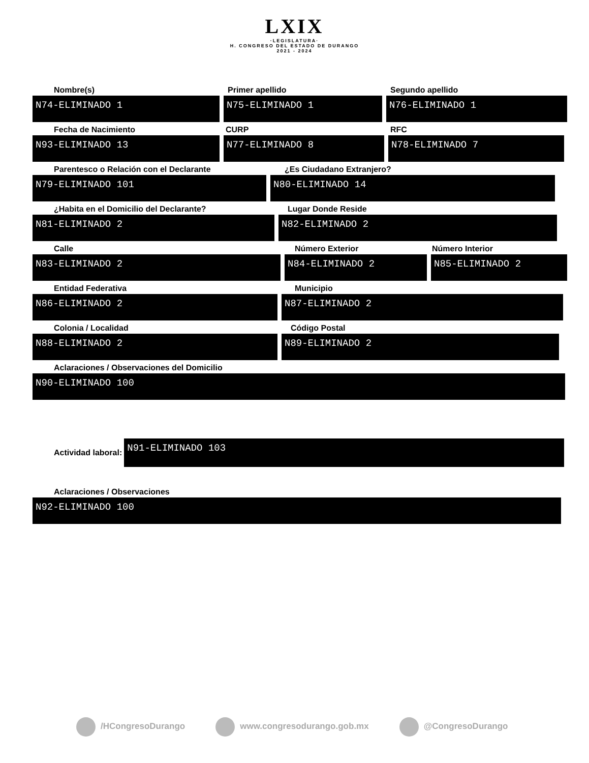LXIX
·LEGISLATURA·
H. CONGRESO DEL ESTADO DE DURANGO
2021 - 2024
Nombre(s)
N74-ELIMINADO 1
Primer apellido
N75-ELIMINADO 1
Segundo apellido
N76-ELIMINADO 1
Fecha de Nacimiento
N93-ELIMINADO 13
CURP
N77-ELIMINADO 8
RFC
N78-ELIMINADO 7
Parentesco o Relación con el Declarante
N79-ELIMINADO 101
¿Es Ciudadano Extranjero?
N80-ELIMINADO 14
¿Habita en el Domicilio del Declarante?
N81-ELIMINADO 2
Lugar Donde Reside
N82-ELIMINADO 2
Calle
N83-ELIMINADO 2
Número Exterior
N84-ELIMINADO 2
Número Interior
N85-ELIMINADO 2
Entidad Federativa
N86-ELIMINADO 2
Municipio
N87-ELIMINADO 2
Colonia / Localidad
N88-ELIMINADO 2
Código Postal
N89-ELIMINADO 2
Aclaraciones / Observaciones del Domicilio
N90-ELIMINADO 100
Actividad laboral:
N91-ELIMINADO 103
Aclaraciones / Observaciones
N92-ELIMINADO 100
/HCongresoDurango www.congresodurango.gob.mx @CongresoDurango